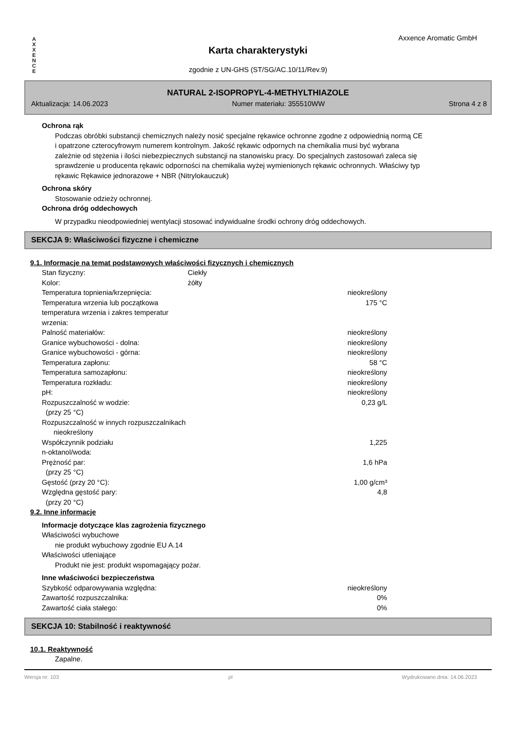A
X
X
E
N
C
E
Axxence Aromatic GmbH
Karta charakterystyki
zgodnie z UN-GHS (ST/SG/AC.10/11/Rev.9)
NATURAL 2-ISOPROPYL-4-METHYLTHIAZOLE
Aktualizacja: 14.06.2023 Numer materiału: 355510WW Strona 4 z 8
Ochrona rąk
Podczas obróbki substancji chemicznych należy nosić specjalne rękawice ochronne zgodne z odpowiednią normą CE i opatrzone czterocyfrowym numerem kontrolnym. Jakość rękawic odpornych na chemikalia musi być wybrana zależnie od stężenia i ilości niebezpiecznych substancji na stanowisku pracy. Do specjalnych zastosowań zaleca się sprawdzenie u producenta rękawic odporności na chemikalia wyżej wymienionych rękawic ochronnych. Właściwy typ rękawic Rękawice jednorazowe + NBR (Nitrylokauczuk)
Ochrona skóry
Stosowanie odzieży ochronnej.
Ochrona dróg oddechowych
W przypadku nieodpowiedniej wentylacji stosować indywidualne środki ochrony dróg oddechowych.
SEKCJA 9: Właściwości fizyczne i chemiczne
9.1. Informacje na temat podstawowych właściwości fizycznych i chemicznych
| Stan fizyczny: | Ciekły | |
| Kolor: | żółty | |
| Temperatura topnienia/krzepnięcia: | | nieokreślony |
| Temperatura wrzenia lub początkowa temperatura wrzenia i zakres temperatur wrzenia: | | 175 °C |
| Palność materiałów: | | nieokreślony |
| Granice wybuchowości - dolna: | | nieokreślony |
| Granice wybuchowości - górna: | | nieokreślony |
| Temperatura zapłonu: | | 58 °C |
| Temperatura samozapłonu: | | nieokreślony |
| Temperatura rozkładu: | | nieokreślony |
| pH: | | nieokreślony |
| Rozpuszczalność w wodzie: (przy 25 °C) | | 0,23 g/L |
| Rozpuszczalność w innych rozpuszczalnikach nieokreślony | | |
| Współczynnik podziału n-oktanol/woda: | | 1,225 |
| Prężność par: (przy 25 °C) | | 1,6 hPa |
| Gęstość (przy 20 °C): | | 1,00 g/cm³ |
| Względna gęstość pary: (przy 20 °C) | | 4,8 |
9.2. Inne informacje
Informacje dotyczące klas zagrożenia fizycznego
Właściwości wybuchowe
nie produkt wybuchowy zgodnie EU A.14
Właściwości utleniające
Produkt nie jest: produkt wspomagający pożar.
Inne właściwości bezpieczeństwa
| Szybkość odparowywania względna: | | nieokreślony |
| Zawartość rozpuszczalnika: | | 0% |
| Zawartość ciała stałego: | | 0% |
SEKCJA 10: Stabilność i reaktywność
10.1. Reaktywność
Zapalne.
Wersja nr: 103 pl Wydrukowano dnia: 14.06.2023